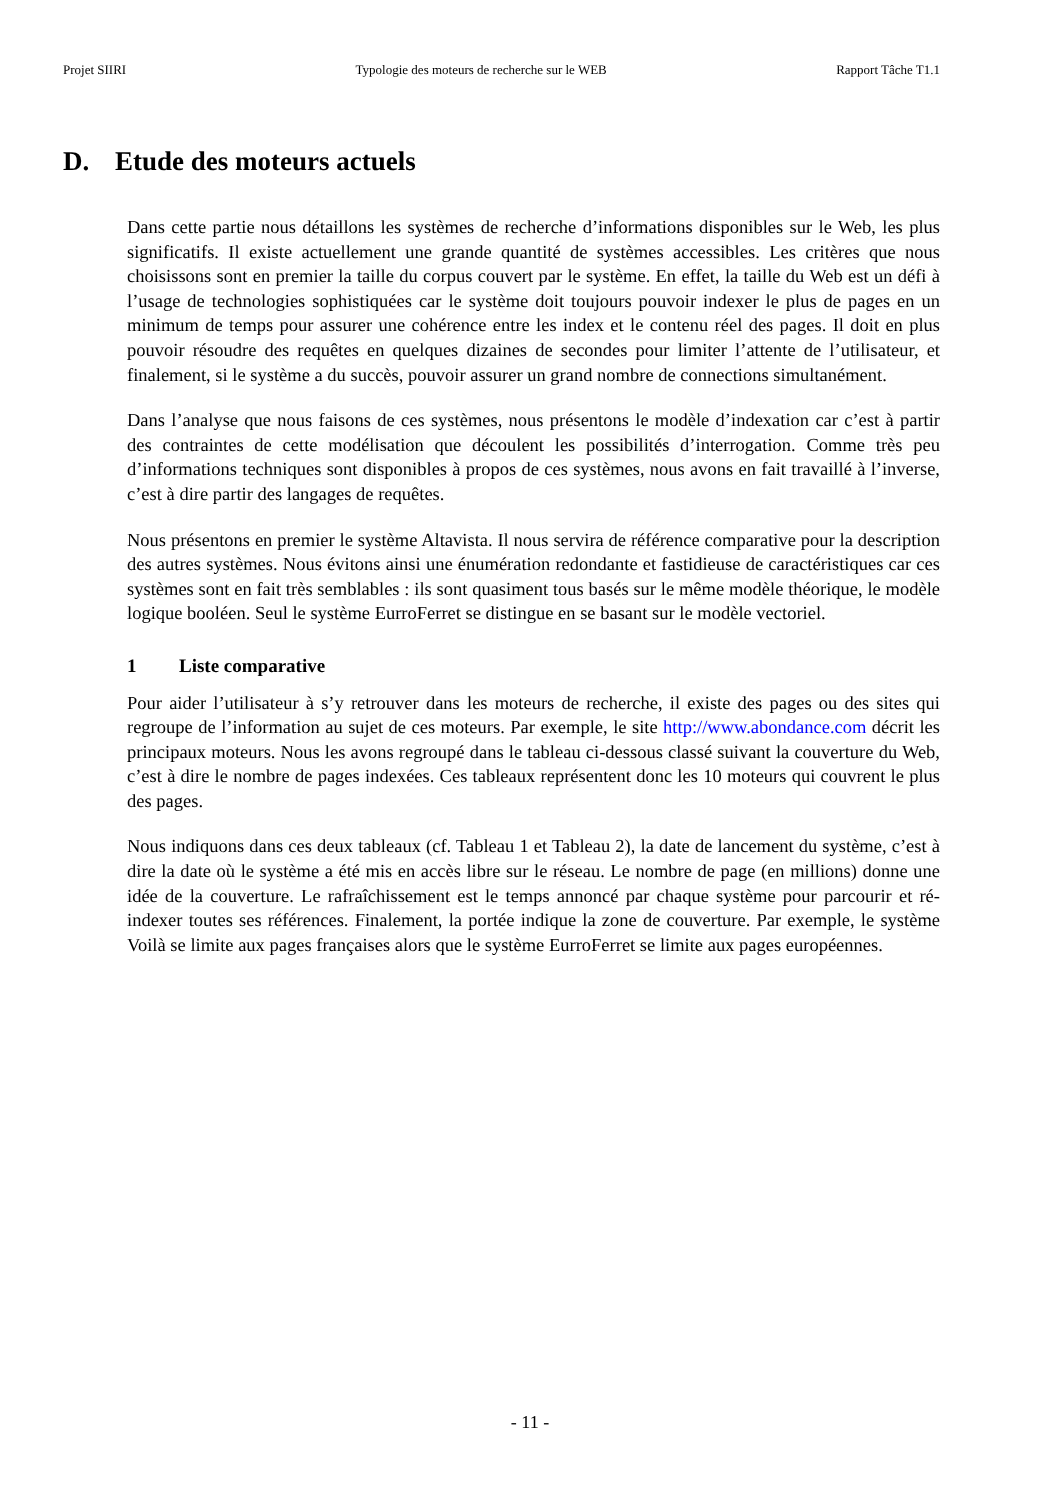Projet SIIRI Typologie des moteurs de recherche sur le WEB Rapport Tâche T1.1
D. Etude des moteurs actuels
Dans cette partie nous détaillons les systèmes de recherche d’informations disponibles sur le Web, les plus significatifs. Il existe actuellement une grande quantité de systèmes accessibles. Les critères que nous choisissons sont en premier la taille du corpus couvert par le système. En effet, la taille du Web est un défi à l’usage de technologies sophistiquées car le système doit toujours pouvoir indexer le plus de pages en un minimum de temps pour assurer une cohérence entre les index et le contenu réel des pages. Il doit en plus pouvoir résoudre des requêtes en quelques dizaines de secondes pour limiter l’attente de l’utilisateur, et finalement, si le système a du succès, pouvoir assurer un grand nombre de connections simultanément.
Dans l’analyse que nous faisons de ces systèmes, nous présentons le modèle d’indexation car c’est à partir des contraintes de cette modélisation que découlent les possibilités d’interrogation. Comme très peu d’informations techniques sont disponibles à propos de ces systèmes, nous avons en fait travaillé à l’inverse, c’est à dire partir des langages de requêtes.
Nous présentons en premier le système Altavista. Il nous servira de référence comparative pour la description des autres systèmes. Nous évitons ainsi une énumération redondante et fastidieuse de caractéristiques car ces systèmes sont en fait très semblables : ils sont quasiment tous basés sur le même modèle théorique, le modèle logique booléen. Seul le système EurroFerret se distingue en se basant sur le modèle vectoriel.
1 Liste comparative
Pour aider l’utilisateur à s’y retrouver dans les moteurs de recherche, il existe des pages ou des sites qui regroupe de l’information au sujet de ces moteurs. Par exemple, le site http://www.abondance.com décrit les principaux moteurs. Nous les avons regroupé dans le tableau ci-dessous classé suivant la couverture du Web, c’est à dire le nombre de pages indexées. Ces tableaux représentent donc les 10 moteurs qui couvrent le plus des pages.
Nous indiquons dans ces deux tableaux (cf. Tableau 1 et Tableau 2), la date de lancement du système, c’est à dire la date où le système a été mis en accès libre sur le réseau. Le nombre de page (en millions) donne une idée de la couverture. Le rafraîchissement est le temps annoncé par chaque système pour parcourir et ré-indexer toutes ses références. Finalement, la portée indique la zone de couverture. Par exemple, le système Voilà se limite aux pages françaises alors que le système EurroFerret se limite aux pages européennes.
- 11 -